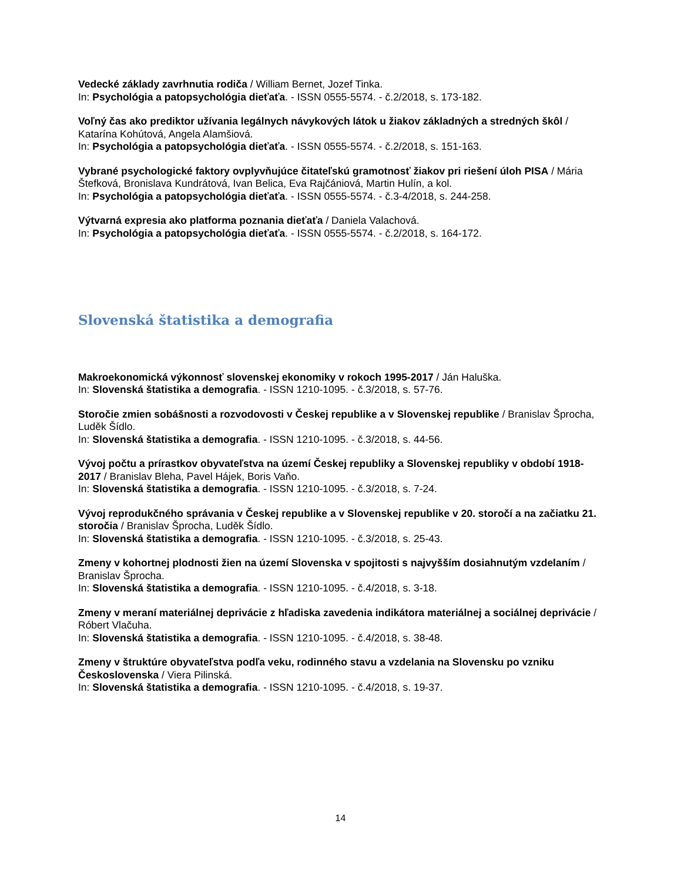Vedecké základy zavrhnutia rodiča / William Bernet, Jozef Tinka.
In: Psychológia a patopsychológia dieťaťa. - ISSN 0555-5574. - č.2/2018, s. 173-182.
Voľný čas ako prediktor užívania legálnych návykových látok u žiakov základných a stredných škôl / Katarína Kohútová, Angela Alamšiová.
In: Psychológia a patopsychológia dieťaťa. - ISSN 0555-5574. - č.2/2018, s. 151-163.
Vybrané psychologické faktory ovplyvňujúce čitateľskú gramotnosť žiakov pri riešení úloh PISA / Mária Štefková, Bronislava Kundrátová, Ivan Belica, Eva Rajčániová, Martin Hulín, a kol.
In: Psychológia a patopsychológia dieťaťa. - ISSN 0555-5574. - č.3-4/2018, s. 244-258.
Výtvarná expresia ako platforma poznania dieťaťa / Daniela Valachová.
In: Psychológia a patopsychológia dieťaťa. - ISSN 0555-5574. - č.2/2018, s. 164-172.
Slovenská štatistika a demografia
Makroekonomická výkonnosť slovenskej ekonomiky v rokoch 1995-2017 / Ján Haluška.
In: Slovenská štatistika a demografia. - ISSN 1210-1095. - č.3/2018, s. 57-76.
Storočie zmien sobášnosti a rozvodovosti v Českej republike a v Slovenskej republike / Branislav Šprocha, Luděk Šídlo.
In: Slovenská štatistika a demografia. - ISSN 1210-1095. - č.3/2018, s. 44-56.
Vývoj počtu a prírastkov obyvateľstva na území Českej republiky a Slovenskej republiky v období 1918-2017 / Branislav Bleha, Pavel Hájek, Boris Vaňo.
In: Slovenská štatistika a demografia. - ISSN 1210-1095. - č.3/2018, s. 7-24.
Vývoj reprodukčného správania v Českej republike a v Slovenskej republike v 20. storočí a na začiatku 21. storočia / Branislav Šprocha, Luděk Šídlo.
In: Slovenská štatistika a demografia. - ISSN 1210-1095. - č.3/2018, s. 25-43.
Zmeny v kohortnej plodnosti žien na území Slovenska v spojitosti s najvyšším dosiahnutým vzdelaním / Branislav Šprocha.
In: Slovenská štatistika a demografia. - ISSN 1210-1095. - č.4/2018, s. 3-18.
Zmeny v meraní materiálnej deprivácie z hľadiska zavedenia indikátora materiálnej a sociálnej deprivácie / Róbert Vlačuha.
In: Slovenská štatistika a demografia. - ISSN 1210-1095. - č.4/2018, s. 38-48.
Zmeny v štruktúre obyvateľstva podľa veku, rodinného stavu a vzdelania na Slovensku po vzniku Československa / Viera Pilinská.
In: Slovenská štatistika a demografia. - ISSN 1210-1095. - č.4/2018, s. 19-37.
14